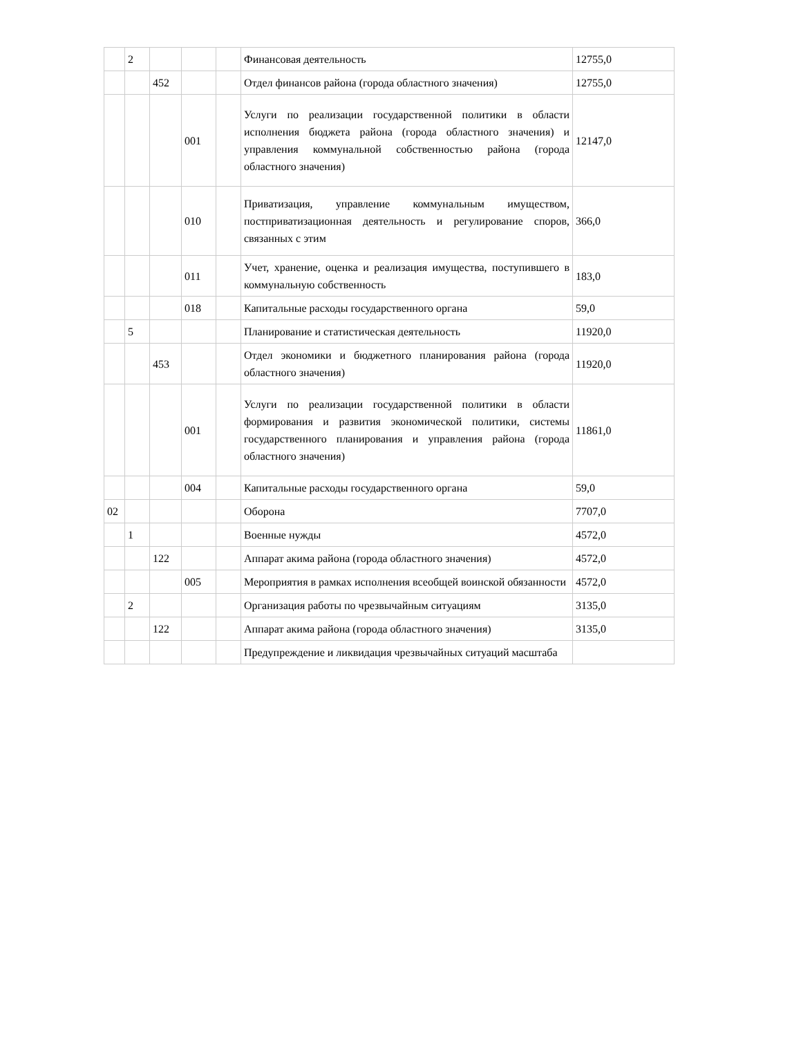| | 2 | | | | Финансовая деятельность | 12755,0 |
| | | 452 | | | Отдел финансов района (города областного значения) | 12755,0 |
| | | | 001 | | Услуги по реализации государственной политики в области исполнения бюджета района (города областного значения) и управления коммунальной собственностью района (города областного значения) | 12147,0 |
| | | | 010 | | Приватизация, управление коммунальным имуществом, постприватизационная деятельность и регулирование споров, связанных с этим | 366,0 |
| | | | 011 | | Учет, хранение, оценка и реализация имущества, поступившего в коммунальную собственность | 183,0 |
| | | | 018 | | Капитальные расходы государственного органа | 59,0 |
| | 5 | | | | Планирование и статистическая деятельность | 11920,0 |
| | | 453 | | | Отдел экономики и бюджетного планирования района (города областного значения) | 11920,0 |
| | | | 001 | | Услуги по реализации государственной политики в области формирования и развития экономической политики, системы государственного планирования и управления района (города областного значения) | 11861,0 |
| | | | 004 | | Капитальные расходы государственного органа | 59,0 |
| 02 | | | | | Оборона | 7707,0 |
| | 1 | | | | Военные нужды | 4572,0 |
| | | 122 | | | Аппарат акима района (города областного значения) | 4572,0 |
| | | | 005 | | Мероприятия в рамках исполнения всеобщей воинской обязанности | 4572,0 |
| | 2 | | | | Организация работы по чрезвычайным ситуациям | 3135,0 |
| | | 122 | | | Аппарат акима района (города областного значения) | 3135,0 |
| | | | | | Предупреждение и ликвидация чрезвычайных ситуаций масштаба | |